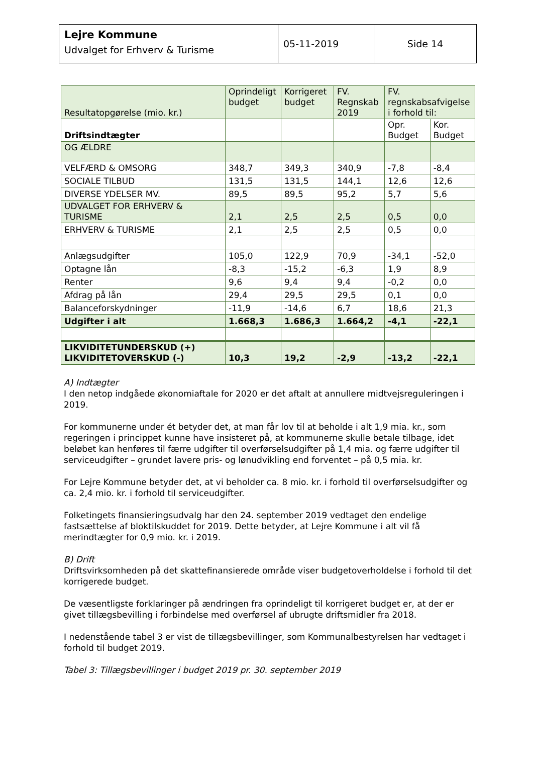| Lejre Kommune Udvalget for Erhverv & Turisme | 05-11-2019 | Side 14 |
| Resultatopgørelse (mio. kr.) | Oprindeligt budget | Korrigeret budget | FV. Regnskab 2019 | FV. regnskabsafvigelse i forhold til: | |
| Driftsindtægter | | | | Opr. Budget | Kor. Budget |
| OG ÆLDRE | | | | | |
| VELFÆRD & OMSORG | 348,7 | 349,3 | 340,9 | -7,8 | -8,4 |
| SOCIALE TILBUD | 131,5 | 131,5 | 144,1 | 12,6 | 12,6 |
| DIVERSE YDELSER MV. | 89,5 | 89,5 | 95,2 | 5,7 | 5,6 |
| UDVALGET FOR ERHVERV & TURISME | 2,1 | 2,5 | 2,5 | 0,5 | 0,0 |
| ERHVERV & TURISME | 2,1 | 2,5 | 2,5 | 0,5 | 0,0 |
| Anlægsudgifter | 105,0 | 122,9 | 70,9 | -34,1 | -52,0 |
| Optagne lån | -8,3 | -15,2 | -6,3 | 1,9 | 8,9 |
| Renter | 9,6 | 9,4 | 9,4 | -0,2 | 0,0 |
| Afdrag på lån | 29,4 | 29,5 | 29,5 | 0,1 | 0,0 |
| Balanceforskydninger | -11,9 | -14,6 | 6,7 | 18,6 | 21,3 |
| Udgifter i alt | 1.668,3 | 1.686,3 | 1.664,2 | -4,1 | -22,1 |
| LIKVIDITETUNDERSKUD (+) LIKVIDITETOVERSKUD (-) | 10,3 | 19,2 | -2,9 | -13,2 | -22,1 |
A) Indtægter
I den netop indgåede økonomiaftale for 2020 er det aftalt at annullere midtvejsreguleringen i 2019.
For kommunerne under ét betyder det, at man får lov til at beholde i alt 1,9 mia. kr., som regeringen i princippet kunne have insisteret på, at kommunerne skulle betale tilbage, idet beløbet kan henføres til færre udgifter til overførselsudgifter på 1,4 mia. og færre udgifter til serviceudgifter – grundet lavere pris- og lønudvikling end forventet – på 0,5 mia. kr.
For Lejre Kommune betyder det, at vi beholder ca. 8 mio. kr. i forhold til overførselsudgifter og ca. 2,4 mio. kr. i forhold til serviceudgifter.
Folketingets finansieringsudvalg har den 24. september 2019 vedtaget den endelige fastsættelse af bloktilskuddet for 2019. Dette betyder, at Lejre Kommune i alt vil få merindtægter for 0,9 mio. kr. i 2019.
B) Drift
Driftsvirksomheden på det skattefinansierede område viser budgetoverholdelse i forhold til det korrigerede budget.
De væsentligste forklaringer på ændringen fra oprindeligt til korrigeret budget er, at der er givet tillægsbevilling i forbindelse med overførsel af ubrugte driftsmidler fra 2018.
I nedenstående tabel 3 er vist de tillægsbevillinger, som Kommunalbestyrelsen har vedtaget i forhold til budget 2019.
Tabel 3: Tillægsbevillinger i budget 2019 pr. 30. september 2019